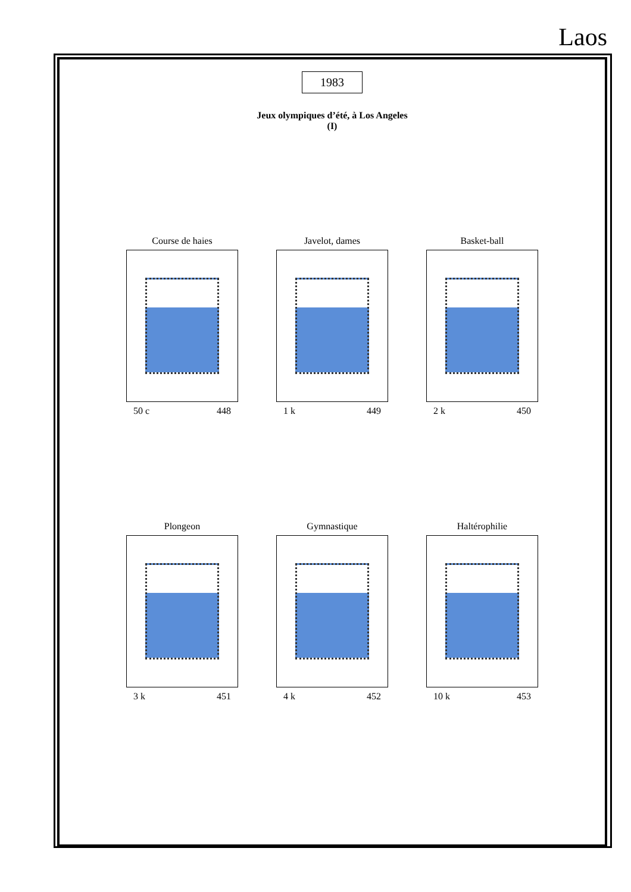Laos
1983
Jeux olympiques d’été, à Los Angeles
(I)
Course de haies
50 c 448
Javelot, dames
1 k 449
Basket-ball
2 k 450
Plongeon
3 k 451
Gymnastique
4 k 452
Haltérophilie
10 k 453